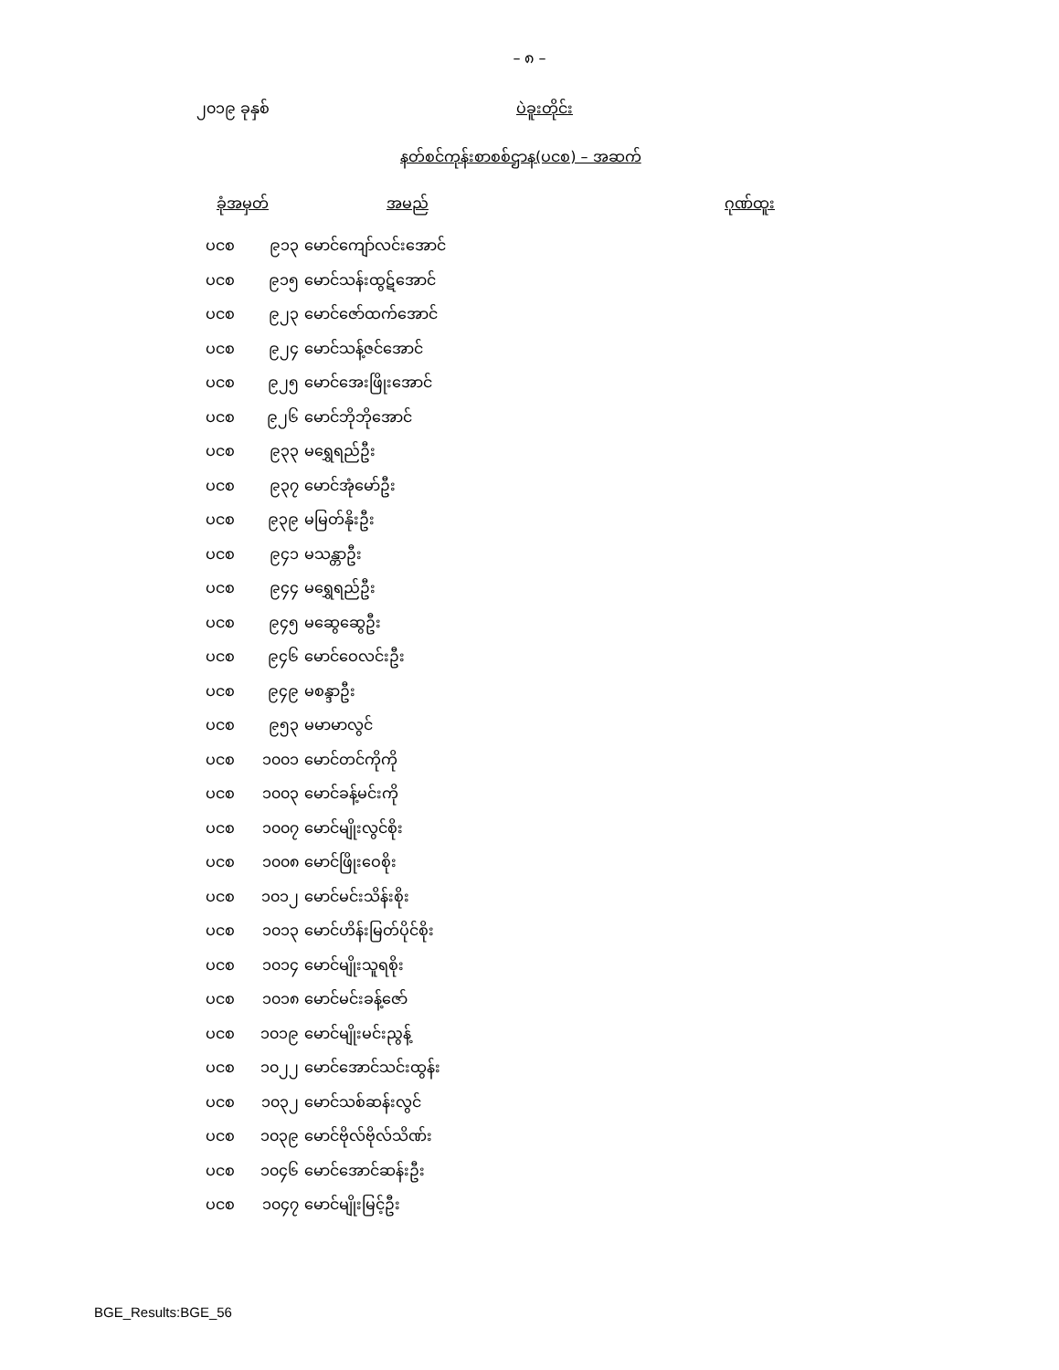– ၈ –
၂၀၁၉ ခုနှစ် ပဲခူးတိုင်း
နတ်စင်ကုန်းစာစစ်ဌာန(ပငစ) – အဆက်
| ခုံအမှတ် | | အမည် | ဂုဏ်ထူး |
| --- | --- | --- | --- |
| ပငစ | ၉၁၃ | မောင်ကျော်လင်းအောင် | |
| ပငစ | ၉၁၅ | မောင်သန်းထွဋ်အောင် | |
| ပငစ | ၉၂၃ | မောင်ဇော်ထက်အောင် | |
| ပငစ | ၉၂၄ | မောင်သန့်ဇင်အောင် | |
| ပငစ | ၉၂၅ | မောင်အေးဖြိုးအောင် | |
| ပငစ | ၉၂၆ | မောင်ဘိုဘိုအောင် | |
| ပငစ | ၉၃၃ | မရွှေရည်ဦး | |
| ပငစ | ၉၃၇ | မောင်အုံမော်ဦး | |
| ပငစ | ၉၃၉ | မမြတ်နိုးဦး | |
| ပငစ | ၉၄၁ | မသန္တာဦး | |
| ပငစ | ၉၄၄ | မရွှေရည်ဦး | |
| ပငစ | ၉၄၅ | မဆွေဆွေဦး | |
| ပငစ | ၉၄၆ | မောင်ဝေလင်းဦး | |
| ပငစ | ၉၄၉ | မစန္ဒာဦး | |
| ပငစ | ၉၅၃ | မမာမာလွင် | |
| ပငစ | ၁၀၀၁ | မောင်တင်ကိုကို | |
| ပငစ | ၁၀၀၃ | မောင်ခန့်မင်းကို | |
| ပငစ | ၁၀၀၇ | မောင်မျိုးလွင်စိုး | |
| ပငစ | ၁၀၀၈ | မောင်ဖြိုးဝေစိုး | |
| ပငစ | ၁၀၁၂ | မောင်မင်းသိန်းစိုး | |
| ပငစ | ၁၀၁၃ | မောင်ဟိန်းမြတ်ပိုင်စိုး | |
| ပငစ | ၁၀၁၄ | မောင်မျိုးသူရစိုး | |
| ပငစ | ၁၀၁၈ | မောင်မင်းခန့်ဇော် | |
| ပငစ | ၁၀၁၉ | မောင်မျိုးမင်းညွန့် | |
| ပငစ | ၁၀၂၂ | မောင်အောင်သင်းထွန်း | |
| ပငစ | ၁၀၃၂ | မောင်သစ်ဆန်းလွင် | |
| ပငစ | ၁၀၃၉ | မောင်ဗိုလ်ဗိုလ်သိဏ်း | |
| ပငစ | ၁၀၄၆ | မောင်အောင်ဆန်းဦး | |
| ပငစ | ၁၀၄၇ | မောင်မျိုးမြင့်ဦး | |
BGE_Results:BGE_56